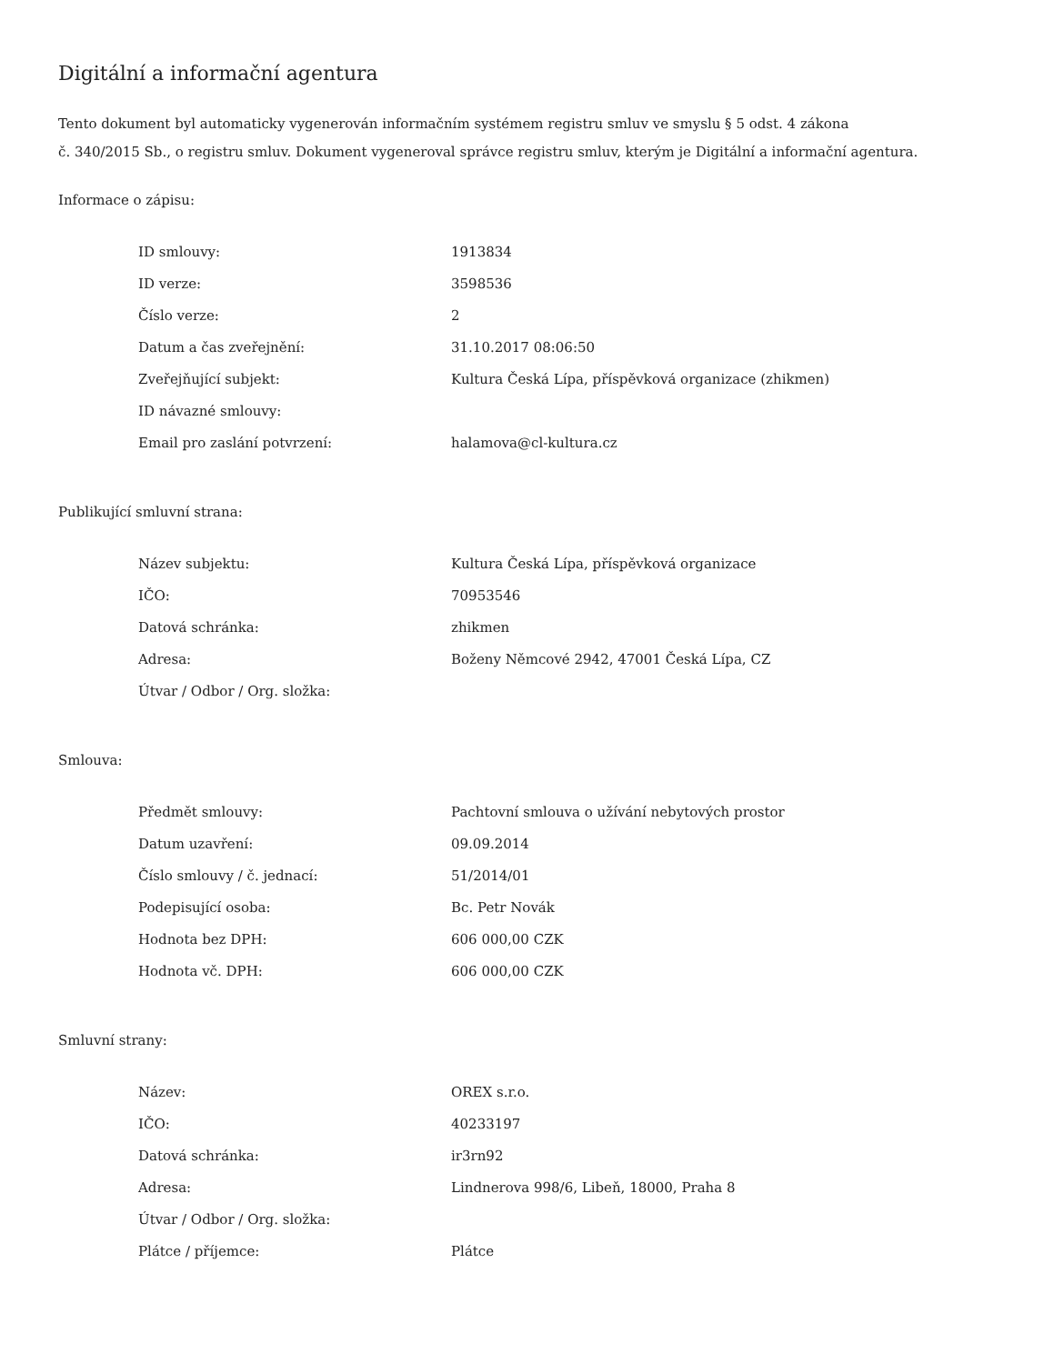Digitální a informační agentura
Tento dokument byl automaticky vygenerován informačním systémem registru smluv ve smyslu § 5 odst. 4 zákona
č. 340/2015 Sb., o registru smluv. Dokument vygeneroval správce registru smluv, kterým je Digitální a informační agentura.
Informace o zápisu:
| ID smlouvy: | 1913834 |
| ID verze: | 3598536 |
| Číslo verze: | 2 |
| Datum a čas zveřejnění: | 31.10.2017 08:06:50 |
| Zveřejňující subjekt: | Kultura Česká Lípa, příspěvková organizace (zhikmen) |
| ID návazné smlouvy: | |
| Email pro zaslání potvrzení: | halamova@cl-kultura.cz |
Publikující smluvní strana:
| Název subjektu: | Kultura Česká Lípa, příspěvková organizace |
| IČO: | 70953546 |
| Datová schránka: | zhikmen |
| Adresa: | Boženy Němcové 2942, 47001 Česká Lípa, CZ |
| Útvar / Odbor / Org. složka: | |
Smlouva:
| Předmět smlouvy: | Pachtovní smlouva o užívání nebytových prostor |
| Datum uzavření: | 09.09.2014 |
| Číslo smlouvy / č. jednací: | 51/2014/01 |
| Podepisující osoba: | Bc. Petr Novák |
| Hodnota bez DPH: | 606 000,00 CZK |
| Hodnota vč. DPH: | 606 000,00 CZK |
Smluvní strany:
| Název: | OREX s.r.o. |
| IČO: | 40233197 |
| Datová schránka: | ir3rn92 |
| Adresa: | Lindnerova 998/6, Libeň, 18000, Praha 8 |
| Útvar / Odbor / Org. složka: | |
| Plátce / příjemce: | Plátce |